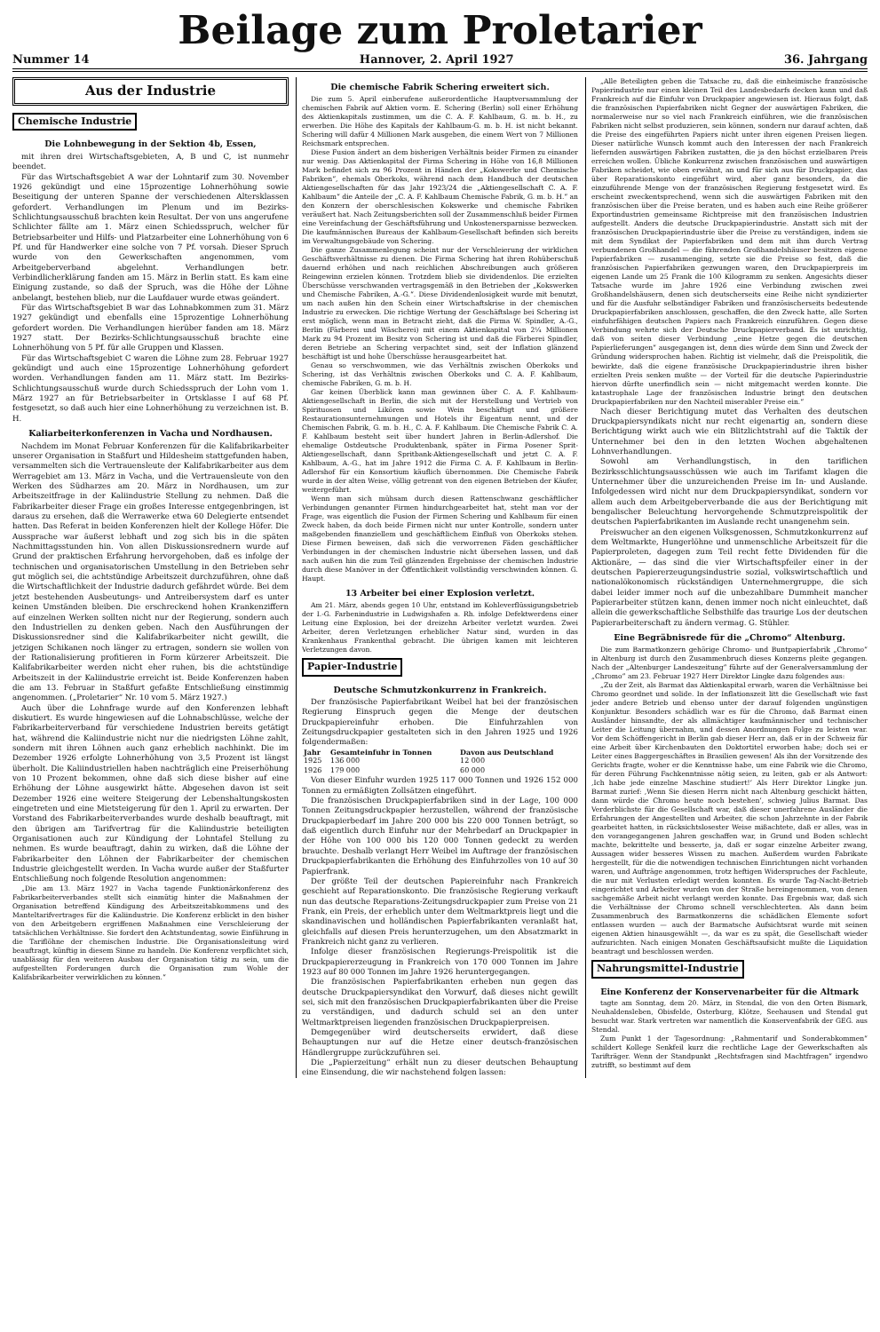Beilage zum Proletarier
Nummer 14 Hannover, 2. April 1927 36. Jahrgang
Aus der Industrie
Chemische Industrie
Die Lohnbewegung in der Sektion 4b, Essen,
mit ihren drei Wirtschaftsgebieten, A, B und C, ist nunmehr beendet.
Für das Wirtschaftsgebiet A war der Lohntarif zum 30. November 1926 gekündigt und eine 15prozentige Lohnerhöhung sowie Beseitigung der unteren Spanne der verschiedenen Altersklassen gefordert. Verhandlungen im Plenum und im Bezirks-Schlichtungsausschuß brachten kein Resultat. Der von uns angerufene Schlichter fällte am 1. März einen Schiedsspruch, welcher für Betriebsarbeiter und Hilfs- und Platzarbeiter eine Lohnerhöhung von 6 Pf. und für Handwerker eine solche von 7 Pf. vorsah. Dieser Spruch wurde von den Gewerkschaften angenommen, vom Arbeitgeberverband abgelehnt. Verhandlungen betr. Verbindlicherklärung fanden am 15. März in Berlin statt. Es kam eine Einigung zustande, so daß der Spruch, was die Höhe der Löhne anbelangt, bestehen blieb, nur die Laufdauer wurde etwas geändert.
Für das Wirtschaftsgebiet B war das Lohnabkommen zum 31. März 1927 gekündigt und ebenfalls eine 15prozentige Lohnerhöhung gefordert worden. Die Verhandlungen hierüber fanden am 18. März 1927 statt. Der Bezirks-Schlichtungsausschuß brachte eine Lohnerhöhung von 5 Pf. für alle Gruppen und Klassen.
Für das Wirtschaftsgebiet C waren die Löhne zum 28. Februar 1927 gekündigt und auch eine 15prozentige Lohnerhöhung gefordert worden. Verhandlungen fanden am 11. März statt. Im Bezirks-Schlichtungsausschuß wurde durch Schiedsspruch der Lohn vom 1. März 1927 an für Betriebsarbeiter in Ortsklasse I auf 68 Pf. festgesetzt, so daß auch hier eine Lohnerhöhung zu verzeichnen ist. B. H.
Kaliarbeiterkonferenzen in Vacha und Nordhausen.
Nachdem im Monat Februar Konferenzen für die Kalifabrikarbeiter unserer Organisation in Staßfurt und Hildesheim stattgefunden haben, versammelten sich die Vertrauensleute der Kalifabrikarbeiter aus dem Werragebiet am 13. März in Vacha, und die Vertrauensleute von den Werken des Südharzes am 20. März in Nordhausen, um zur Arbeitszeitfrage in der Kaliindustrie Stellung zu nehmen. Daß die Fabrikarbeiter dieser Frage ein großes Interesse entgegenbringen, ist daraus zu ersehen, daß die Werrawerke etwa 60 Delegierte entsendet hatten. Das Referat in beiden Konferenzen hielt der Kollege Höfer. Die Aussprache war äußerst lebhaft und zog sich bis in die späten Nachmittagsstunden hin. Von allen Diskussionsrednern wurde auf Grund der praktischen Erfahrung hervorgehoben, daß es infolge der technischen und organisatorischen Umstellung in den Betrieben sehr gut möglich sei, die achtstündige Arbeitszeit durchzuführen, ohne daß die Wirtschaftlichkeit der Industrie dadurch gefährdet würde. Bei dem jetzt bestehenden Ausbeutungs- und Antreibersystem darf es unter keinen Umständen bleiben. Die erschreckend hohen Krankenziffern auf einzelnen Werken sollten nicht nur der Regierung, sondern auch den Industriellen zu denken geben. Nach den Ausführungen der Diskussionsredner sind die Kalifabrikarbeiter nicht gewillt, die jetzigen Schikanen noch länger zu ertragen, sondern sie wollen von der Rationalisierung profitieren in Form kürzerer Arbeitszeit. Die Kalifabrikarbeiter werden nicht eher ruhen, bis die achtstündige Arbeitszeit in der Kaliindustrie erreicht ist. Beide Konferenzen haben die am 13. Februar in Staßfurt gefaßte Entschließung einstimmig angenommen. („Proletarier“ Nr. 10 vom 5. März 1927.)
Auch über die Lohnfrage wurde auf den Konferenzen lebhaft diskutiert. Es wurde hingewiesen auf die Lohnabschlüsse, welche der Fabrikarbeiterverband für verschiedene Industrien bereits getätigt hat, während die Kaliindustrie nicht nur die niedrigsten Löhne zahlt, sondern mit ihren Löhnen auch ganz erheblich nachhinkt. Die im Dezember 1926 erfolgte Lohnerhöhung von 3,5 Prozent ist längst überholt. Die Kaliindustriellen haben nachträglich eine Preiserhöhung von 10 Prozent bekommen, ohne daß sich diese bisher auf eine Erhöhung der Löhne ausgewirkt hätte. Abgesehen davon ist seit Dezember 1926 eine weitere Steigerung der Lebenshaltungskosten eingetreten und eine Mietsteigerung für den 1. April zu erwarten. Der Vorstand des Fabrikarbeiterverbandes wurde deshalb beauftragt, mit den übrigen am Tarifvertrag für die Kaliindustrie beteiligten Organisationen auch zur Kündigung der Lohntafel Stellung zu nehmen. Es wurde beauftragt, dahin zu wirken, daß die Löhne der Fabrikarbeiter den Löhnen der Fabrikarbeiter der chemischen Industrie gleichgestellt werden. In Vacha wurde außer der Staßfurter Entschließung noch folgende Resolution angenommen:
„Die am 13. März 1927 in Vacha tagende Funktionärkonferenz des Fabrikarbeiterverbandes stellt sich einmütig hinter die Maßnahmen der Organisation betreffend Kündigung des Arbeitszeitabkommens und des Manteltarifvertrages für die Kaliindustrie. Die Konferenz erblickt in den bisher von den Arbeitgebern ergriffenen Maßnahmen eine Verschleierung der tatsächlichen Verhältnisse. Sie fordert den Achtstundentag, sowie Einführung in die Tariflöhne der chemischen Industrie. Die Organisationsleitung wird beauftragt, künftig in diesem Sinne zu handeln. Die Konferenz verpflichtet sich, unablässig für den weiteren Ausbau der Organisation tätig zu sein, um die aufgestellten Forderungen durch die Organisation zum Wohle der Kalifabrikarbeiter verwirklichen zu können.“
Die chemische Fabrik Schering erweitert sich.
Die zum 5. April einberufene außerordentliche Hauptversammlung der chemischen Fabrik auf Aktien vorm. E. Schering (Berlin) soll einer Erhöhung des Aktienkapitals zustimmen, um die C. A. F. Kahlbaum, G. m. b. H., zu erwerben. Die Höhe des Kapitals der Kahlbaum-G. m. b. H. ist nicht bekannt. Schering will dafür 4 Millionen Mark ausgeben, die einem Wert von 7 Millionen Reichsmark entsprechen.
Diese Fusion ändert an dem bisherigen Verhältnis beider Firmen zu einander nur wenig. Das Aktienkapital der Firma Schering in Höhe von 16,8 Millionen Mark befindet sich zu 96 Prozent in Händen der „Kokswerke und Chemische Fabriken“, ehemals Oberkoks, während nach dem Handbuch der deutschen Aktiengesellschaften für das Jahr 1923/24 die „Aktiengesellschaft C. A. F. Kahlbaum“ die Anteile der „C. A. F. Kahlbaum Chemische Fabrik, G. m. b. H.“ an den Konzern der oberschlesischen Kokswerke und chemische Fabriken veräußert hat. Nach Zeitungsberichten soll der Zusammenschluß beider Firmen eine Vereinfachung der Geschäftsführung und Unkostenersparnisse bezwecken. Die kaufmännischen Bureaus der Kahlbaum-Gesellschaft befinden sich bereits im Verwaltungsgebäude von Schering.
Die ganze Zusammenlegung scheint nur der Verschleierung der wirklichen Geschäftsverhältnisse zu dienen. Die Firma Schering hat ihren Rohüberschuß dauernd erhöhen und nach reichlichen Abschreibungen auch größeren Reingewinn erzielen können. Trotzdem blieb sie dividendenlos. Die erzielten Überschüsse verschwanden vertragsgemäß in den Betrieben der „Kokswerken und Chemische Fabriken, A.-G.“. Diese Dividendenlosigkeit wurde mit benutzt, um nach außen hin den Schein einer Wirtschaftskrise in der chemischen Industrie zu erwecken. Die richtige Wertung der Geschäftslage bei Schering ist erst möglich, wenn man in Betracht zieht, daß die Firma W. Spindler, A.-G., Berlin (Färberei und Wäscherei) mit einem Aktienkapital von 2¼ Millionen Mark zu 94 Prozent im Besitz von Schering ist und daß die Färberei Spindler, deren Betriebe an Schering verpachtet sind, seit der Inflation glänzend beschäftigt ist und hohe Überschüsse herausgearbeitet hat.
Genau so verschwommen, wie das Verhältnis zwischen Oberkoks und Schering, ist das Verhältnis zwischen Oberkoks und C. A. F. Kahlbaum, chemische Fabriken, G. m. b. H.
Gar keinen Überblick kann man gewinnen über C. A. F. Kahlbaum-Aktiengesellschaft in Berlin, die sich mit der Herstellung und Vertrieb von Spirituosen und Likören sowie Wein beschäftigt und größere Restaurationsunternehmungen und Hotels ihr Eigentum nennt, und der Chemischen Fabrik, G. m. b. H., C. A. F. Kahlbaum. Die Chemische Fabrik C. A. F. Kahlbaum besteht seit über hundert Jahren in Berlin-Adlershof. Die ehemalige Ostdeutsche Produktenbank, später in Firma Posener Sprit-Aktiengesellschaft, dann Spritbank-Aktiengesellschaft und jetzt C. A. F. Kahlbaum, A.-G., hat im Jahre 1912 die Firma C. A. F. Kahlbaum in Berlin-Adlershof für ein Konsortium käuflich übernommen. Die Chemische Fabrik wurde in der alten Weise, völlig getrennt von den eigenen Betrieben der Käufer, weitergeführt.
Wenn man sich mühsam durch diesen Rattenschwanz geschäftlicher Verbindungen genannter Firmen hindurchgearbeitet hat, steht man vor der Frage, was eigentlich die Fusion der Firmen Schering und Kahlbaum für einen Zweck haben, da doch beide Firmen nicht nur unter Kontrolle, sondern unter maßgebenden finanziellem und geschäftlichem Einfluß von Oberkoks stehen. Diese Firmen beweisen, daß sich die verworrenen Fäden geschäftlicher Verbindungen in der chemischen Industrie nicht übersehen lassen, und daß nach außen hin die zum Teil glänzenden Ergebnisse der chemischen Industrie durch diese Manöver in der Öffentlichkeit vollständig verschwinden können. G. Haupt.
13 Arbeiter bei einer Explosion verletzt.
Am 21. März, abends gegen 10 Uhr, entstand im Kohleverflüssigungsbetrieb der I.-G. Farbenindustrie in Ludwigshafen a. Rh. infolge Defektwerdens einer Leitung eine Explosion, bei der dreizehn Arbeiter verletzt wurden. Zwei Arbeiter, deren Verletzungen erheblicher Natur sind, wurden in das Krankenhaus Frankenthal gebracht. Die übrigen kamen mit leichteren Verletzungen davon.
Papier-Industrie
Deutsche Schmutzkonkurrenz in Frankreich.
Der französische Papierfabrikant Weibel hat bei der französischen Regierung Einspruch gegen die Menge der deutschen Druckpapiereinfuhr erhoben. Die Einfuhrzahlen von Zeitungsdruckpapier gestalteten sich in den Jahren 1925 und 1926 folgendermaßen:
| Jahr | Gesamteinfuhr in Tonnen | Davon aus Deutschland |
| --- | --- | --- |
| 1925 | 136 000 | 12 000 |
| 1926 | 179 000 | 60 000 |
Von dieser Einfuhr wurden 1925 117 000 Tonnen und 1926 152 000 Tonnen zu ermäßigten Zollsätzen eingeführt.
Die französischen Druckpapierfabriken sind in der Lage, 100 000 Tonnen Zeitungsdruckpapier herzustellen, während der französische Druckpapierbedarf im Jahre 200 000 bis 220 000 Tonnen beträgt, so daß eigentlich durch Einfuhr nur der Mehrbedarf an Druckpapier in der Höhe von 100 000 bis 120 000 Tonnen gedeckt zu werden brauchte. Deshalb verlangt Herr Weibel im Auftrage der französischen Druckpapierfabrikanten die Erhöhung des Einfuhrzolles von 10 auf 30 Papierfrank.
Der größte Teil der deutschen Papiereinfuhr nach Frankreich geschieht auf Reparationskonto. Die französische Regierung verkauft nun das deutsche Reparations-Zeitungsdruckpapier zum Preise von 21 Frank, ein Preis, der erheblich unter dem Weltmarktpreis liegt und die skandinavischen und holländischen Papierfabrikanten veranlaßt hat, gleichfalls auf diesen Preis herunterzugehen, um den Absatzmarkt in Frankreich nicht ganz zu verlieren.
Infolge dieser französischen Regierungs-Preispolitik ist die Druckpapiererzeugung in Frankreich von 170 000 Tonnen im Jahre 1923 auf 80 000 Tonnen im Jahre 1926 heruntergegangen.
Die französischen Papierfabrikanten erheben nun gegen das deutsche Druckpapiersyndikat den Vorwurf, daß dieses nicht gewillt sei, sich mit den französischen Druckpapierfabrikanten über die Preise zu verständigen, und dadurch schuld sei an den unter Weltmarktpreisen liegenden französischen Druckpapierpreisen.
Demgegenüber wird deutscherseits erwidert, daß diese Behauptungen nur auf die Hetze einer deutsch-französischen Händlergruppe zurückzuführen sei.
Die „Papierzeitung“ erhält nun zu dieser deutschen Behauptung eine Einsendung, die wir nachstehend folgen lassen:
„Alle Beteiligten geben die Tatsache zu, daß die einheimische französische Papierindustrie nur einen kleinen Teil des Landesbedarfs decken kann und daß Frankreich auf die Einfuhr von Druckpapier angewiesen ist. Hieraus folgt, daß die französischen Papierfabriken nicht Gegner der auswärtigen Fabriken, die normalerweise nur so viel nach Frankreich einführen, wie die französischen Fabriken nicht selbst produzieren, sein können, sondern nur darauf achten, daß die Preise des eingeführten Papiers nicht unter ihren eigenen Preisen liegen. Dieser natürliche Wunsch kommt auch den Interessen der nach Frankreich liefernden auswärtigen Fabriken zustatten, die ja den höchst erzielbaren Preis erreichen wollen. Übliche Konkurrenz zwischen französischen und auswärtigen Fabriken scheidet, wie oben erwähnt, an und für sich aus für Druckpapier, das über Reparationskonto eingeführt wird, aber ganz besonders, da die einzuführende Menge von der französischen Regierung festgesetzt wird. Es erscheint zweckentsprechend, wenn sich die auswärtigen Fabriken mit den französischen über die Preise beraten, und es haben auch eine Reihe größerer Exportindustrien gemeinsame Richtpreise mit den französischen Industrien aufgestellt. Anders die deutsche Druckpapierindustrie. Anstatt sich mit der französischen Druckpapierindustrie über die Preise zu verständigen, indem sie mit dem Syndikat der Papierfabriken und dem mit ihm durch Vertrag verbundenen Großhandel — die führenden Großhandelshäuser besitzen eigene Papierfabriken — zusammenging, setzte sie die Preise so fest, daß die französischen Papierfabriken gezwungen waren, den Druckpapierpreis im eigenen Lande um 25 Frank die 100 Kilogramm zu senken. Angesichts dieser Tatsache wurde im Jahre 1926 eine Verbindung zwischen zwei Großhandelshäusern, denen sich deutscherseits eine Reihe nicht syndizierter und für die Ausfuhr selbständiger Fabriken und französischerseits bedeutende Druckpapierfabriken anschlossen, geschaffen, die den Zweck hatte, alle Sorten einfuhrfähigen deutschen Papiers nach Frankreich einzuführen. Gegen diese Verbindung wehrte sich der Deutsche Druckpapierverband. Es ist unrichtig, daß von seiten dieser Verbindung „eine Hetze gegen die deutschen Papierlieferungen“ ausgegangen ist, denn dies würde dem Sinn und Zweck der Gründung widersprochen haben. Richtig ist vielmehr, daß die Preispolitik, die bewirkte, daß die eigene französische Druckpapierindustrie ihren bisher erzielten Preis senken mußte — der Vorteil für die deutsche Papierindustrie hiervon dürfte unerfindlich sein — nicht mitgemacht werden konnte. Die katastrophale Lage der französischen Industrie bringt den deutschen Druckpapierfabriken nur den Nachteil miserabler Preise ein.“
Nach dieser Berichtigung mutet das Verhalten des deutschen Druckpapiersyndikats nicht nur recht eigenartig an, sondern diese Berichtigung wirkt auch wie ein Blitzlichtstrahl auf die Taktik der Unternehmer bei den in den letzten Wochen abgehaltenen Lohnverhandlungen.
Sowohl am Verhandlungstisch, in den tariflichen Bezirksschlichtungsausschüssen wie auch im Tarifamt klagen die Unternehmer über die unzureichenden Preise im In- und Auslande. Infolgedessen wird nicht nur dem Druckpapiersyndikat, sondern vor allem auch dem Arbeitgeberverbande die aus der Berichtigung mit bengalischer Beleuchtung hervorgehende Schmutzpreispolitik der deutschen Papierfabrikanten im Auslande recht unangenehm sein.
Preiswucher an den eigenen Volksgenossen, Schmutzkonkurrenz auf dem Weltmarkte, Hungerlöhne und unmenschliche Arbeitszeit für die Papierproleten, dagegen zum Teil recht fette Dividenden für die Aktionäre, — das sind die vier Wirtschaftspfeiler einer in der deutschen Papiererzeugungsindustrie sozial, volkswirtschaftlich und nationalökonomisch rückständigen Unternehmergruppe, die sich dabei leider immer noch auf die unbezahlbare Dummheit mancher Papierarbeiter stützen kann, denen immer noch nicht einleuchtet, daß allein die gewerkschaftliche Selbsthilfe das traurige Los der deutschen Papierarbeiterschaft zu ändern vermag. G. Stühler.
Eine Begräbnisrede für die „Chromo“ Altenburg.
Die zum Barmatkonzern gehörige Chromo- und Buntpapierfabrik „Chromo“ in Altenburg ist durch den Zusammenbruch dieses Konzerns pleite gegangen. Nach der „Altenburger Landeszeitung“ führte auf der Generalversammlung der „Chromo“ am 23. Februar 1927 Herr Direktor Lingke dazu folgendes aus:
„Zu der Zeit, als Barmat das Aktienkapital erwarb, waren die Verhältnisse bei Chromo geordnet und solide. In der Inflationszeit litt die Gesellschaft wie fast jeder andere Betrieb und ebenso unter der darauf folgenden ungünstigen Konjunktur. Besonders schädlich war es für die Chromo, daß Barmat einen Ausländer hinsandte, der als allmächtiger kaufmännischer und technischer Leiter die Leitung übernahm, und dessen Anordnungen Folge zu leisten war. Vor dem Schöffengericht in Berlin gab dieser Herr an, daß er in der Schweiz für eine Arbeit über Kirchenbauten den Doktortitel erworben habe; doch sei er Leiter eines Baggergeschäftes in Brasilien gewesen! Als ihn der Vorsitzende des Gerichts fragte, woher er die Kenntnisse habe, um eine Fabrik wie die Chromo, für deren Führung Fachkenntnisse nötig seien, zu leiten, gab er als Antwort: ‚Ich habe jede einzelne Maschine studiert!‘ Als Herr Direktor Lingke jun. Barmat zurief: ‚Wenn Sie diesen Herrn nicht nach Altenburg geschickt hätten, dann würde die Chromo heute noch bestehen‘, schwieg Julius Barmat. Das Verderblichste für die Gesellschaft war, daß dieser unerfahrene Ausländer die Erfahrungen der Angestellten und Arbeiter, die schon Jahrzehnte in der Fabrik gearbeitet hatten, in rücksichtslosester Weise mißachtete, daß er alles, was in den vorangegangenen Jahren geschaffen war, in Grund und Boden schlecht machte, bekrittelte und besserte, ja, daß er sogar einzelne Arbeiter zwang, Aussagen wider besseres Wissen zu machen. Außerdem wurden Fabrikate hergestellt, für die die notwendigen technischen Einrichtungen nicht vorhanden waren, und Aufträge angenommen, trotz heftigen Widerspruches der Fachleute, die nur mit Verlusten erledigt werden konnten. Es wurde Tag-Nacht-Betrieb eingerichtet und Arbeiter wurden von der Straße hereingenommen, von denen sachgemäße Arbeit nicht verlangt werden konnte. Das Ergebnis war, daß sich die Verhältnisse der Chromo schnell verschlechterten. Als dann beim Zusammenbruch des Barmatkonzerns die schädlichen Elemente sofort entlassen wurden — auch der Barmatsche Aufsichtsrat wurde mit seinen eigenen Aktien hinausgewählt —, da war es zu spät, die Gesellschaft wieder aufzurichten. Nach einigen Monaten Geschäftsaufsicht mußte die Liquidation beantragt und beschlossen werden.
Nahrungsmittel-Industrie
Eine Konferenz der Konservenarbeiter für die Altmark
tagte am Sonntag, dem 20. März, in Stendal, die von den Orten Bismark, Neuhaldensleben, Obisfelde, Osterburg, Klötze, Seehausen und Stendal gut besucht war. Stark vertreten war namentlich die Konservenfabrik der GEG. aus Stendal.
Zum Punkt 1 der Tagesordnung: „Rahmentarif und Sonderabkommen“ schildert Kollege Senkfeil kurz die rechtliche Lage der Gewerkschaften als Tarifträger. Wenn der Standpunkt „Rechtsfragen sind Machtfragen“ irgendwo zutrifft, so bestimmt auf dem